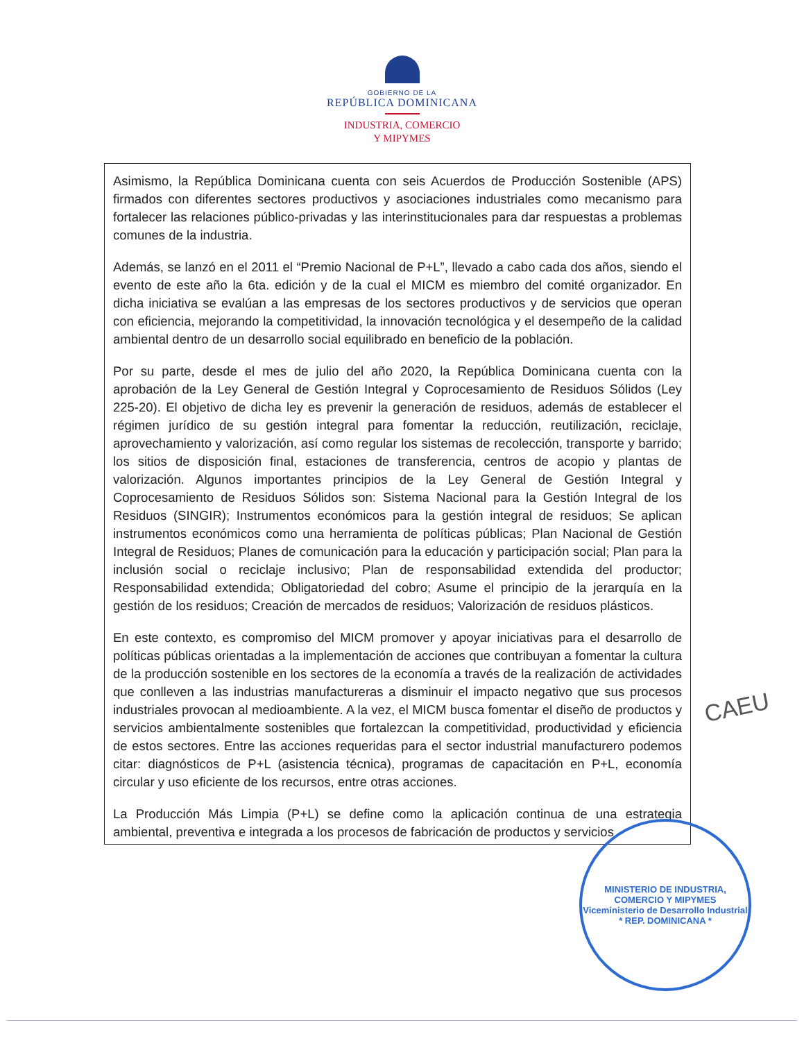GOBIERNO DE LA
REPÚBLICA DOMINICANA
INDUSTRIA, COMERCIO
Y MIPYMES
Asimismo, la República Dominicana cuenta con seis Acuerdos de Producción Sostenible (APS) firmados con diferentes sectores productivos y asociaciones industriales como mecanismo para fortalecer las relaciones público-privadas y las interinstitucionales para dar respuestas a problemas comunes de la industria.
Además, se lanzó en el 2011 el “Premio Nacional de P+L”, llevado a cabo cada dos años, siendo el evento de este año la 6ta. edición y de la cual el MICM es miembro del comité organizador. En dicha iniciativa se evalúan a las empresas de los sectores productivos y de servicios que operan con eficiencia, mejorando la competitividad, la innovación tecnológica y el desempeño de la calidad ambiental dentro de un desarrollo social equilibrado en beneficio de la población.
Por su parte, desde el mes de julio del año 2020, la República Dominicana cuenta con la aprobación de la Ley General de Gestión Integral y Coprocesamiento de Residuos Sólidos (Ley 225-20). El objetivo de dicha ley es prevenir la generación de residuos, además de establecer el régimen jurídico de su gestión integral para fomentar la reducción, reutilización, reciclaje, aprovechamiento y valorización, así como regular los sistemas de recolección, transporte y barrido; los sitios de disposición final, estaciones de transferencia, centros de acopio y plantas de valorización. Algunos importantes principios de la Ley General de Gestión Integral y Coprocesamiento de Residuos Sólidos son: Sistema Nacional para la Gestión Integral de los Residuos (SINGIR); Instrumentos económicos para la gestión integral de residuos; Se aplican instrumentos económicos como una herramienta de políticas públicas; Plan Nacional de Gestión Integral de Residuos; Planes de comunicación para la educación y participación social; Plan para la inclusión social o reciclaje inclusivo; Plan de responsabilidad extendida del productor; Responsabilidad extendida; Obligatoriedad del cobro; Asume el principio de la jerarquía en la gestión de los residuos; Creación de mercados de residuos; Valorización de residuos plásticos.
En este contexto, es compromiso del MICM promover y apoyar iniciativas para el desarrollo de políticas públicas orientadas a la implementación de acciones que contribuyan a fomentar la cultura de la producción sostenible en los sectores de la economía a través de la realización de actividades que conlleven a las industrias manufactureras a disminuir el impacto negativo que sus procesos industriales provocan al medioambiente. A la vez, el MICM busca fomentar el diseño de productos y servicios ambientalmente sostenibles que fortalezcan la competitividad, productividad y eficiencia de estos sectores. Entre las acciones requeridas para el sector industrial manufacturero podemos citar: diagnósticos de P+L (asistencia técnica), programas de capacitación en P+L, economía circular y uso eficiente de los recursos, entre otras acciones.
La Producción Más Limpia (P+L) se define como la aplicación continua de una estrategia ambiental, preventiva e integrada a los procesos de fabricación de productos y servicios
CAEU
MINISTERIO DE INDUSTRIA, COMERCIO Y MIPYMES
Viceministerio de Desarrollo Industrial
* REP. DOMINICANA *